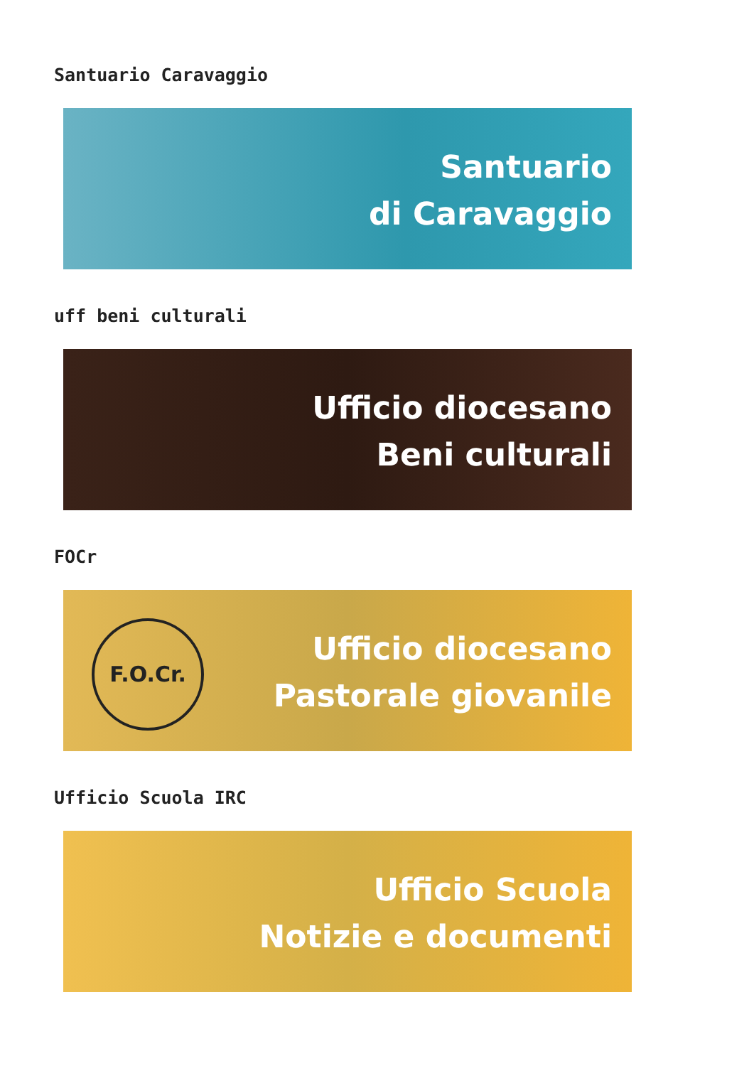Santuario Caravaggio
Santuario
di Caravaggio
uff beni culturali
Ufficio diocesano
Beni culturali
FOCr
F.O.Cr.
Ufficio diocesano
Pastorale giovanile
Ufficio Scuola IRC
Ufficio Scuola
Notizie e documenti